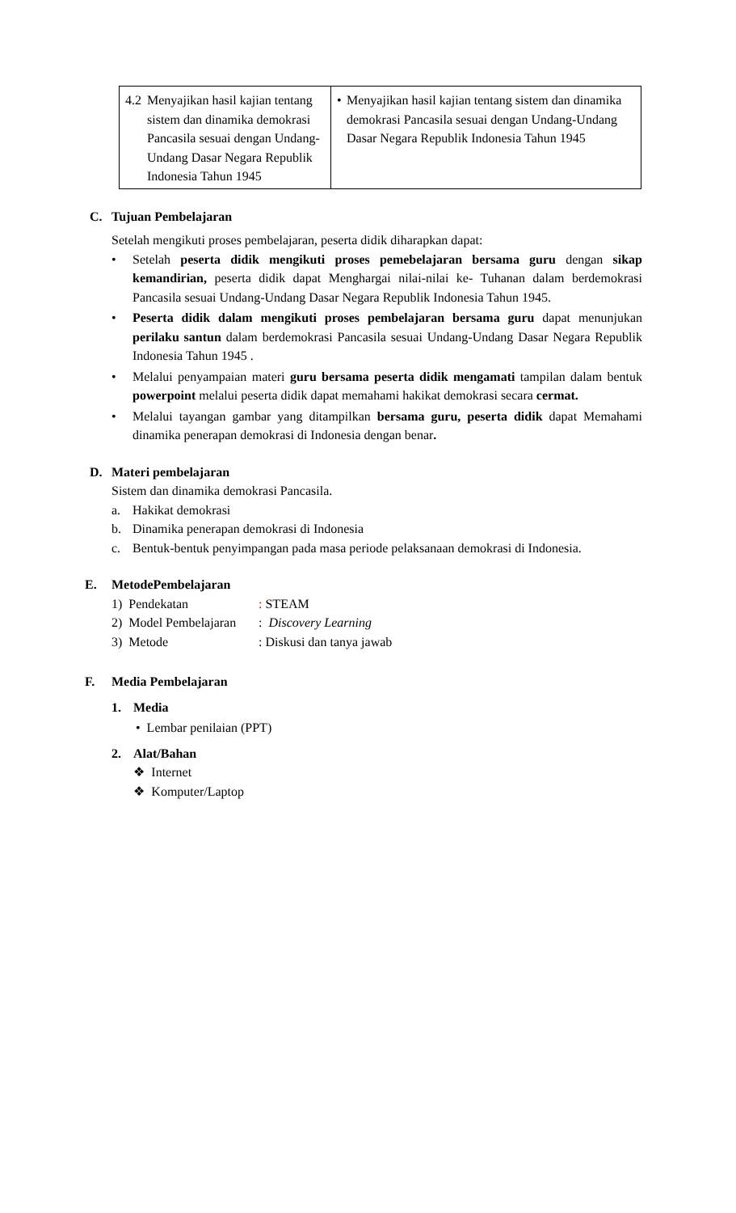| 4.2 Menyajikan hasil kajian tentang sistem dan dinamika demokrasi Pancasila sesuai dengan Undang-Undang Dasar Negara Republik Indonesia Tahun 1945 | • Menyajikan hasil kajian tentang sistem dan dinamika demokrasi Pancasila sesuai dengan Undang-Undang Dasar Negara Republik Indonesia Tahun 1945 |
C. Tujuan Pembelajaran
Setelah mengikuti proses pembelajaran, peserta didik diharapkan dapat:
• Setelah peserta didik mengikuti proses pemebelajaran bersama guru dengan sikap kemandirian, peserta didik dapat Menghargai nilai-nilai ke- Tuhanan dalam berdemokrasi Pancasila sesuai Undang-Undang Dasar Negara Republik Indonesia Tahun 1945.
• Peserta didik dalam mengikuti proses pembelajaran bersama guru dapat menunjukan perilaku santun dalam berdemokrasi Pancasila sesuai Undang-Undang Dasar Negara Republik Indonesia Tahun 1945 .
• Melalui penyampaian materi guru bersama peserta didik mengamati tampilan dalam bentuk powerpoint melalui peserta didik dapat memahami hakikat demokrasi secara cermat.
• Melalui tayangan gambar yang ditampilkan bersama guru, peserta didik dapat Memahami dinamika penerapan demokrasi di Indonesia dengan benar.
D. Materi pembelajaran
Sistem dan dinamika demokrasi Pancasila.
a. Hakikat demokrasi
b. Dinamika penerapan demokrasi di Indonesia
c. Bentuk-bentuk penyimpangan pada masa periode pelaksanaan demokrasi di Indonesia.
E. MetodePembelajaran
1) Pendekatan: STEAM
2) Model Pembelajaran: Discovery Learning
3) Metode: Diskusi dan tanya jawab
F. Media Pembelajaran
1. Media
• Lembar penilaian (PPT)
2. Alat/Bahan
❖ Internet
❖ Komputer/Laptop